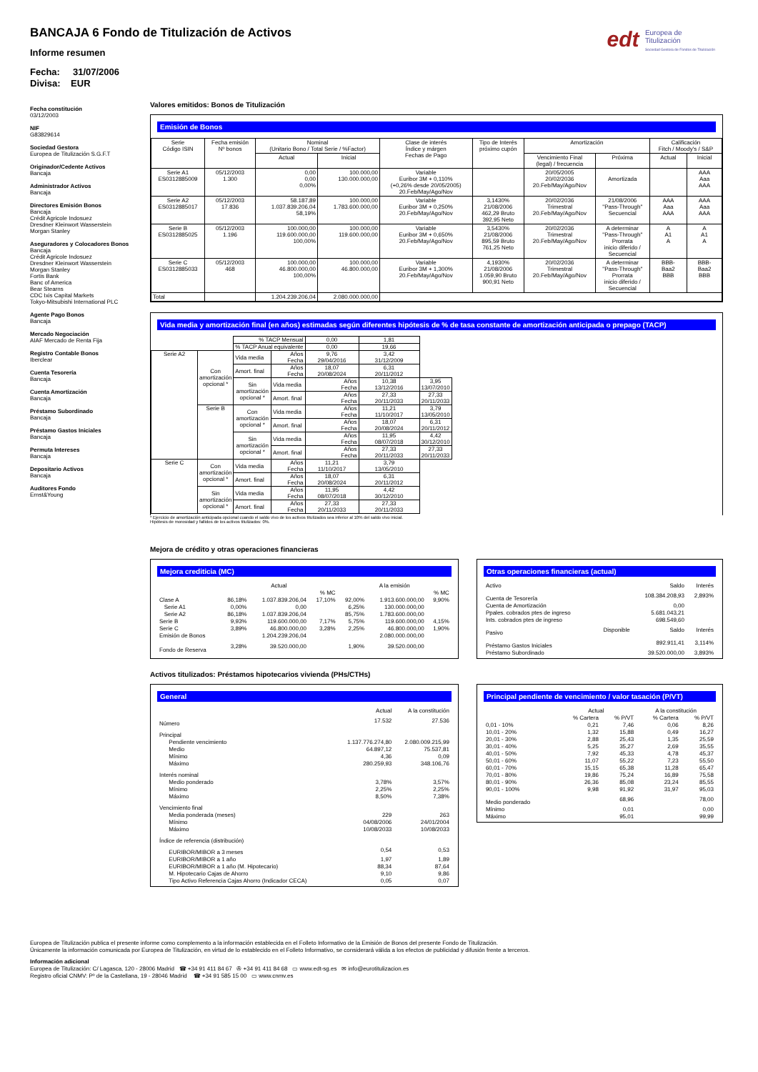edt Europea de
Titulización
Sociedad Gestora de Fondos de Titulización
BANCAJA 6 Fondo de Titulización de Activos
Informe resumen
Fecha: 31/07/2006
Divisa: EUR
Fecha constitución
03/12/2003
NIF
G83829614
Sociedad Gestora
Europea de Titulización S.G.F.T
Originador/Cedente Activos
Bancaja
Administrador Activos
Bancaja
Directores Emisión Bonos
Bancaja
Crédit Agricole Indosuez
Dresdner Kleinwort Wasserstein
Morgan Stanley
Aseguradores y Colocadores Bonos
Bancaja
Crédit Agricole Indosuez
Dresdner Kleinwort Wasserstein
Morgan Stanley
Fortis Bank
Banc of America
Bear Stearns
CDC Ixis Capital Markets
Tokyo-Mitsubishi International PLC
Agente Pago Bonos
Bancaja
Mercado Negociación
AIAF Mercado de Renta Fija
Registro Contable Bonos
Iberclear
Cuenta Tesorería
Bancaja
Cuenta Amortización
Bancaja
Préstamo Subordinado
Bancaja
Préstamo Gastos Iniciales
Bancaja
Permuta Intereses
Bancaja
Depositario Activos
Bancaja
Auditores Fondo
Ernst&Young
Valores emitidos: Bonos de Titulización
Emisión de Bonos
| Serie Código ISIN | Fecha emisión Nº bonos | Nominal (Unitario Bono / Total Serie / %Factor) | | Clase de interés Índice y márgen Fechas de Pago | Tipo de Interés próximo cupón | Amortización | | Calificación Fitch / Moody's / S&P | |
| --- | --- | --- | --- | --- | --- | --- | --- | --- | --- |
| | | Actual | Inicial | | | Vencimiento Final (legal) / frecuencia | Próxima | Actual | Inicial |
| Serie A1 ES0312885009 | 05/12/2003 1.300 | 0,00 0,00 0,00% | 100.000,00 130.000.000,00 | Variable Euribor 3M + 0,110% (+0,26% desde 20/05/2005) 20.Feb/May/Ago/Nov | | 20/05/2005 20/02/2036 20.Feb/May/Ago/Nov | Amortizada | | AAA Aaa AAA |
| Serie A2 ES0312885017 | 05/12/2003 17.836 | 58.187,89 1.037.839.206,04 58,19% | 100.000,00 1.783.600.000,00 | Variable Euribor 3M + 0,250% 20.Feb/May/Ago/Nov | 3,1430% 21/08/2006 462,29 Bruto 392,95 Neto | 20/02/2036 Trimestral 20.Feb/May/Ago/Nov | 21/08/2006 "Pass-Through" Secuencial | AAA Aaa AAA | AAA Aaa AAA |
| Serie B ES0312885025 | 05/12/2003 1.196 | 100.000,00 119.600.000,00 100,00% | 100.000,00 119.600.000,00 | Variable Euribor 3M + 0,650% 20.Feb/May/Ago/Nov | 3,5430% 21/08/2006 895,59 Bruto 761,25 Neto | 20/02/2036 Trimestral 20.Feb/May/Ago/Nov | A determinar "Pass-Through" Prorrata inicio diferido / Secuencial | A A1 A | A A1 A |
| Serie C ES0312885033 | 05/12/2003 468 | 100.000,00 46.800.000,00 100,00% | 100.000,00 46.800.000,00 | Variable Euribor 3M + 1,300% 20.Feb/May/Ago/Nov | 4,1930% 21/08/2006 1.059,90 Bruto 900,91 Neto | 20/02/2036 Trimestral 20.Feb/May/Ago/Nov | A determinar "Pass-Through" Prorrata inicio diferido / Secuencial | BBB- Baa2 BBB | BBB- Baa2 BBB |
| Total | | 1.204.239.206,04 | 2.080.000.000,00 | | | | | | |
Vida media y amortización final (en años) estimadas según diferentes hipótesis de % de tasa constante de amortización anticipada o prepago (TACP)
| | | % TACP Mensual | | 0,00 | 1,81 | |
| | | % TACP Anual equivalente | | 0,00 | 19,66 | |
| Serie A2 | Con amortización opcional * | Vida media | Años Fecha | 9,76 29/04/2016 | 3,42 31/12/2009 | |
| | | Amort. final | Años Fecha | 18,07 20/08/2024 | 6,31 20/11/2012 | |
| | | Sin amortización opcional * | Vida media | Años Fecha | 10,38 13/12/2016 | 3,95 13/07/2010 |
| | | | Amort. final | Años Fecha | 27,33 20/11/2033 | 27,33 20/11/2033 |
| | Serie B | Con amortización opcional * | Vida media | Años Fecha | 11,21 11/10/2017 | 3,79 13/05/2010 |
| | | | Amort. final | Años Fecha | 18,07 20/08/2024 | 6,31 20/11/2012 |
| | | Sin amortización opcional * | Vida media | Años Fecha | 11,95 08/07/2018 | 4,42 30/12/2010 |
| | | | Amort. final | Años Fecha | 27,33 20/11/2033 | 27,33 20/11/2033 |
| Serie C | Con amortización opcional * | Vida media | Años Fecha | 11,21 11/10/2017 | 3,79 13/05/2010 | |
| | | Amort. final | Años Fecha | 18,07 20/08/2024 | 6,31 20/11/2012 | |
| | Sin amortización opcional * | Vida media | Años Fecha | 11,95 08/07/2018 | 4,42 30/12/2010 | |
| | | Amort. final | Años Fecha | 27,33 20/11/2033 | 27,33 20/11/2033 | |
* Ejercicio de amortización anticipada opcional cuando el saldo vivo de los activos titulizados sea inferior al 10% del saldo vivo inicial.
Hipótesis de morosidad y fallidos de los activos titulizados: 0%.
Mejora de crédito y otras operaciones financieras
Mejora crediticia (MC)
| | Actual | | | A la emisión | | |
| | | | % MC | | | % MC |
| Clase A | 86,18% | 1.037.839.206,04 | 17,10% | 92,00% | 1.913.600.000,00 | 9,90% |
| Serie A1 | 0,00% | 0,00 | | 6,25% | 130.000.000,00 | |
| Serie A2 | 86,18% | 1.037.839.206,04 | | 85,75% | 1.783.600.000,00 | |
| Serie B | 9,93% | 119.600.000,00 | 7,17% | 5,75% | 119.600.000,00 | 4,15% |
| Serie C | 3,89% | 46.800.000,00 | 3,28% | 2,25% | 46.800.000,00 | 1,90% |
| Emisión de Bonos | | 1.204.239.206,04 | | | 2.080.000.000,00 | |
| Fondo de Reserva | 3,28% | 39.520.000,00 | | 1,90% | 39.520.000,00 | |
Otras operaciones financieras (actual)
| Activo | | Saldo | Interés |
| Cuenta de Tesorería | | 108.384.208,93 | 2,893% |
| Cuenta de Amortización | | 0,00 | |
| Ppales. cobrados ptes de ingreso | | 5.681.043,21 | |
| Ints. cobrados ptes de ingreso | | 698.549,60 | |
| Pasivo | Disponible | Saldo | Interés |
| Préstamo Gastos Iniciales | | 892.911,41 | 3,114% |
| Préstamo Subordinado | | 39.520.000,00 | 3,893% |
Activos titulizados: Préstamos hipotecarios vivienda (PHs/CTHs)
General
| | Actual | A la constitución |
| Número | 17.532 | 27.536 |
| Principal | | |
| Pendiente vencimiento | 1.137.776.274,80 | 2.080.009.215,99 |
| Medio | 64.897,12 | 75.537,81 |
| Mínimo | 4,36 | 0,09 |
| Máximo | 280.259,93 | 348.106,76 |
| Interés nominal | | |
| Medio ponderado | 3,78% | 3,57% |
| Mínimo | 2,25% | 2,25% |
| Máximo | 8,50% | 7,38% |
| Vencimiento final | | |
| Media ponderada (meses) | 229 | 263 |
| Mínimo | 04/08/2006 | 24/01/2004 |
| Máximo | 10/08/2033 | 10/08/2033 |
| Índice de referencia (distribución) | | |
| EURIBOR/MIBOR a 3 meses | 0,54 | 0,53 |
| EURIBOR/MIBOR a 1 año | 1,97 | 1,89 |
| EURIBOR/MIBOR a 1 año (M. Hipotecario) | 88,34 | 87,64 |
| M. Hipotecario Cajas de Ahorro | 9,10 | 9,86 |
| Tipo Activo Referencia Cajas Ahorro (Indicador CECA) | 0,05 | 0,07 |
Principal pendiente de vencimiento / valor tasación (P/VT)
| | Actual | | A la constitución | |
| | % Cartera | % P/VT | % Cartera | % P/VT |
| 0,01 - 10% | 0,21 | 7,46 | 0,06 | 8,26 |
| 10,01 - 20% | 1,32 | 15,88 | 0,49 | 16,27 |
| 20,01 - 30% | 2,88 | 25,43 | 1,35 | 25,59 |
| 30,01 - 40% | 5,25 | 35,27 | 2,69 | 35,55 |
| 40,01 - 50% | 7,92 | 45,33 | 4,78 | 45,37 |
| 50,01 - 60% | 11,07 | 55,22 | 7,23 | 55,50 |
| 60,01 - 70% | 15,15 | 65,38 | 11,28 | 65,47 |
| 70,01 - 80% | 19,86 | 75,24 | 16,89 | 75,58 |
| 80,01 - 90% | 26,36 | 85,08 | 23,24 | 85,55 |
| 90,01 - 100% | 9,98 | 91,92 | 31,97 | 95,03 |
| Medio ponderado | | 68,96 | | 78,00 |
| Mínimo | | 0,01 | | 0,00 |
| Máximo | | 95,01 | | 99,99 |
Europea de Titulización publica el presente informe como complemento a la información establecida en el Folleto Informativo de la Emisión de Bonos del presente Fondo de Titulización.
Únicamente la información comunicada por Europea de Titulización, en virtud de lo establecido en el Folleto Informativo, se considerará válida a los efectos de publicidad y difusión frente a terceros.
Información adicional
Europea de Titulización: C/ Lagasca, 120 - 28006 Madrid ☎ +34 91 411 84 67 ✇ +34 91 411 84 68 ▭ www.edt-sg.es ✉ info@eurotitulizacion.es
Registro oficial CNMV: Pº de la Castellana, 19 - 28046 Madrid ☎ +34 91 585 15 00 ▭ www.cnmv.es